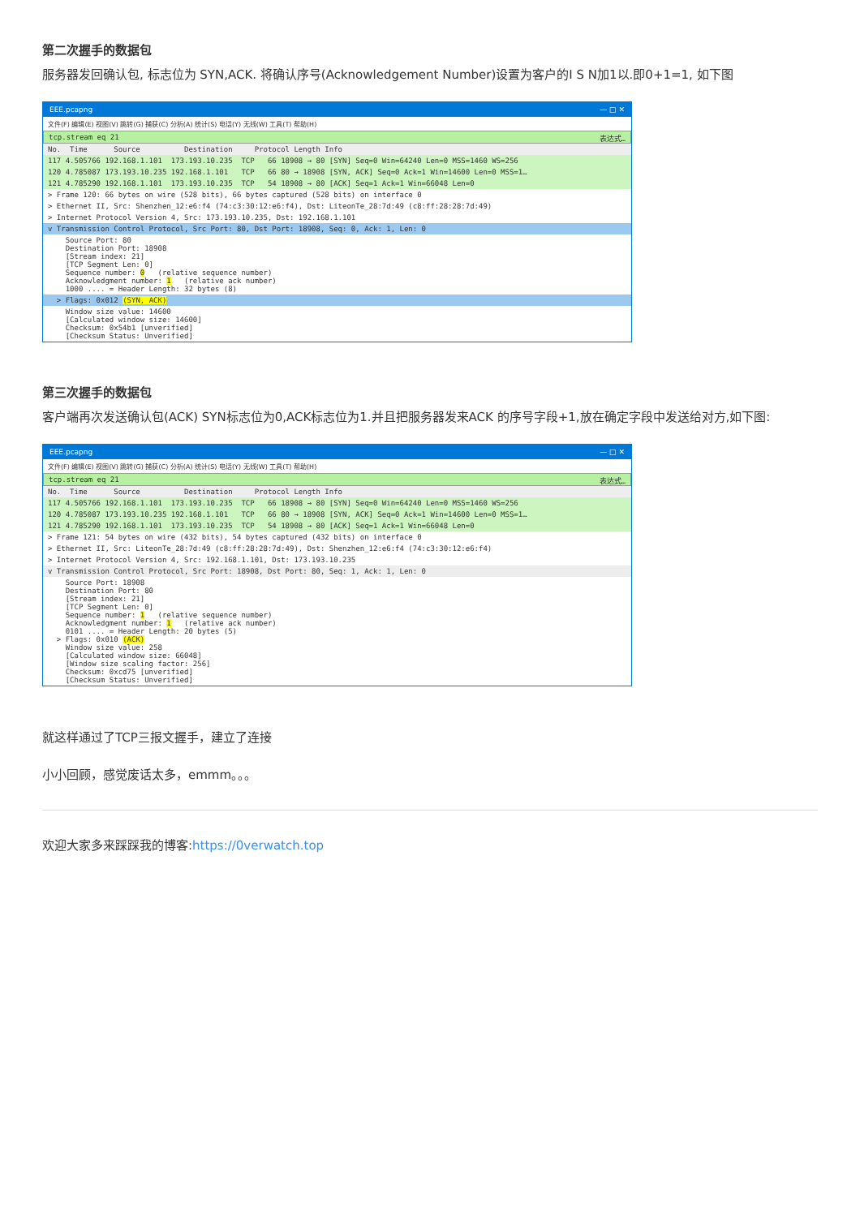第二次握手的数据包
服务器发回确认包, 标志位为 SYN,ACK. 将确认序号(Acknowledgement Number)设置为客户的I S N加1以.即0+1=1, 如下图
EEE.pcapng — □ ✕
文件(F) 编辑(E) 视图(V) 跳转(G) 捕获(C) 分析(A) 统计(S) 电话(Y) 无线(W) 工具(T) 帮助(H)
tcp.stream eq 21 表达式…
No. Time Source Destination Protocol Length Info
117 4.505766 192.168.1.101 173.193.10.235 TCP 66 18908 → 80 [SYN] Seq=0 Win=64240 Len=0 MSS=1460 WS=256
120 4.785087 173.193.10.235 192.168.1.101 TCP 66 80 → 18908 [SYN, ACK] Seq=0 Ack=1 Win=14600 Len=0 MSS=1…
121 4.785290 192.168.1.101 173.193.10.235 TCP 54 18908 → 80 [ACK] Seq=1 Ack=1 Win=66048 Len=0
> Frame 120: 66 bytes on wire (528 bits), 66 bytes captured (528 bits) on interface 0
> Ethernet II, Src: Shenzhen_12:e6:f4 (74:c3:30:12:e6:f4), Dst: LiteonTe_28:7d:49 (c8:ff:28:28:7d:49)
> Internet Protocol Version 4, Src: 173.193.10.235, Dst: 192.168.1.101
v Transmission Control Protocol, Src Port: 80, Dst Port: 18908, Seq: 0, Ack: 1, Len: 0
Source Port: 80 Destination Port: 18908 [Stream index: 21] [TCP Segment Len: 0] Sequence number: 0 (relative sequence number) Acknowledgment number: 1 (relative ack number) 1000 .... = Header Length: 32 bytes (8)
> Flags: 0x012 (SYN, ACK)
Window size value: 14600 [Calculated window size: 14600] Checksum: 0x54b1 [unverified] [Checksum Status: Unverified]
第三次握手的数据包
客户端再次发送确认包(ACK) SYN标志位为0,ACK标志位为1.并且把服务器发来ACK 的序号字段+1,放在确定字段中发送给对方,如下图:
EEE.pcapng — □ ✕
文件(F) 编辑(E) 视图(V) 跳转(G) 捕获(C) 分析(A) 统计(S) 电话(Y) 无线(W) 工具(T) 帮助(H)
tcp.stream eq 21 表达式…
No. Time Source Destination Protocol Length Info
117 4.505766 192.168.1.101 173.193.10.235 TCP 66 18908 → 80 [SYN] Seq=0 Win=64240 Len=0 MSS=1460 WS=256
120 4.785087 173.193.10.235 192.168.1.101 TCP 66 80 → 18908 [SYN, ACK] Seq=0 Ack=1 Win=14600 Len=0 MSS=1…
121 4.785290 192.168.1.101 173.193.10.235 TCP 54 18908 → 80 [ACK] Seq=1 Ack=1 Win=66048 Len=0
> Frame 121: 54 bytes on wire (432 bits), 54 bytes captured (432 bits) on interface 0
> Ethernet II, Src: LiteonTe_28:7d:49 (c8:ff:28:28:7d:49), Dst: Shenzhen_12:e6:f4 (74:c3:30:12:e6:f4)
> Internet Protocol Version 4, Src: 192.168.1.101, Dst: 173.193.10.235
v Transmission Control Protocol, Src Port: 18908, Dst Port: 80, Seq: 1, Ack: 1, Len: 0
Source Port: 18908 Destination Port: 80 [Stream index: 21] [TCP Segment Len: 0] Sequence number: 1 (relative sequence number) Acknowledgment number: 1 (relative ack number) 0101 .... = Header Length: 20 bytes (5) > Flags: 0x010 (ACK) Window size value: 258 [Calculated window size: 66048] [Window size scaling factor: 256] Checksum: 0xcd75 [unverified] [Checksum Status: Unverified]
就这样通过了TCP三报文握手，建立了连接
小小回顾，感觉废话太多，emmm。。。
欢迎大家多来踩踩我的博客:https://0verwatch.top